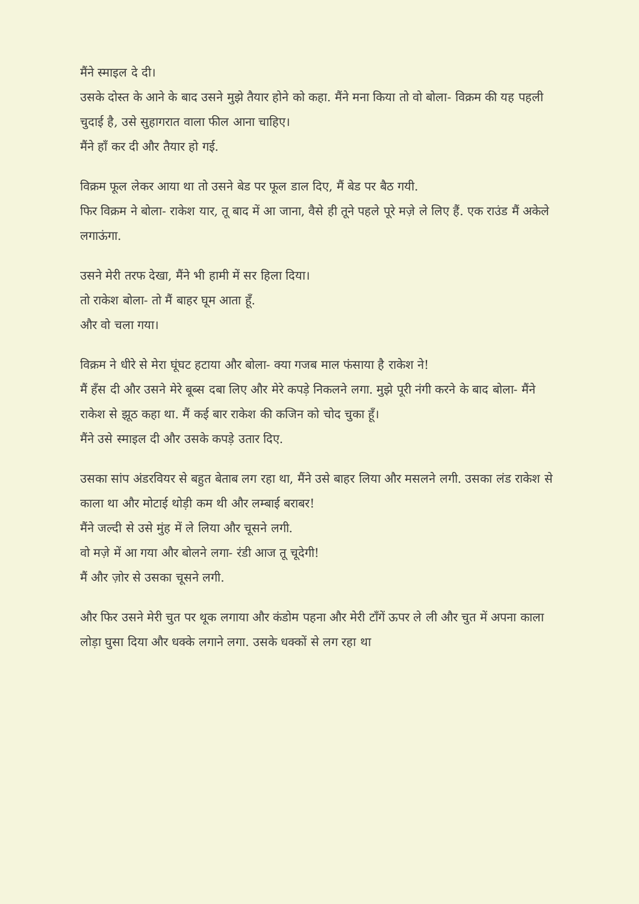मैंने स्माइल दे दी।
उसके दोस्त के आने के बाद उसने मुझे तैयार होने को कहा. मैंने मना किया तो वो बोला- विक्रम की यह पहली चुदाई है, उसे सुहागरात वाला फील आना चाहिए।
मैंने हाँ कर दी और तैयार हो गई.
विक्रम फूल लेकर आया था तो उसने बेड पर फूल डाल दिए, मैं बेड पर बैठ गयी.
फिर विक्रम ने बोला- राकेश यार, तू बाद में आ जाना, वैसे ही तूने पहले पूरे मज़े ले लिए हैं. एक राउंड मैं अकेले लगाऊंगा.
उसने मेरी तरफ देखा, मैंने भी हामी में सर हिला दिया।
तो राकेश बोला- तो मैं बाहर घूम आता हूँ.
और वो चला गया।
विक्रम ने धीरे से मेरा घूंघट हटाया और बोला- क्या गजब माल फंसाया है राकेश ने!
मैं हँस दी और उसने मेरे बूब्स दबा लिए और मेरे कपड़े निकलने लगा. मुझे पूरी नंगी करने के बाद बोला- मैंने राकेश से झूठ कहा था. मैं कई बार राकेश की कजिन को चोद चुका हूँ।
मैंने उसे स्माइल दी और उसके कपड़े उतार दिए.
उसका सांप अंडरवियर से बहुत बेताब लग रहा था, मैंने उसे बाहर लिया और मसलने लगी. उसका लंड राकेश से काला था और मोटाई थोड़ी कम थी और लम्बाई बराबर!
मैंने जल्दी से उसे मुंह में ले लिया और चूसने लगी.
वो मज़े में आ गया और बोलने लगा- रंडी आज तू चूदेगी!
मैं और ज़ोर से उसका चूसने लगी.
और फिर उसने मेरी चुत पर थूक लगाया और कंडोम पहना और मेरी टाँगें ऊपर ले ली और चुत में अपना काला लोड़ा घुसा दिया और धक्के लगाने लगा. उसके धक्कों से लग रहा था